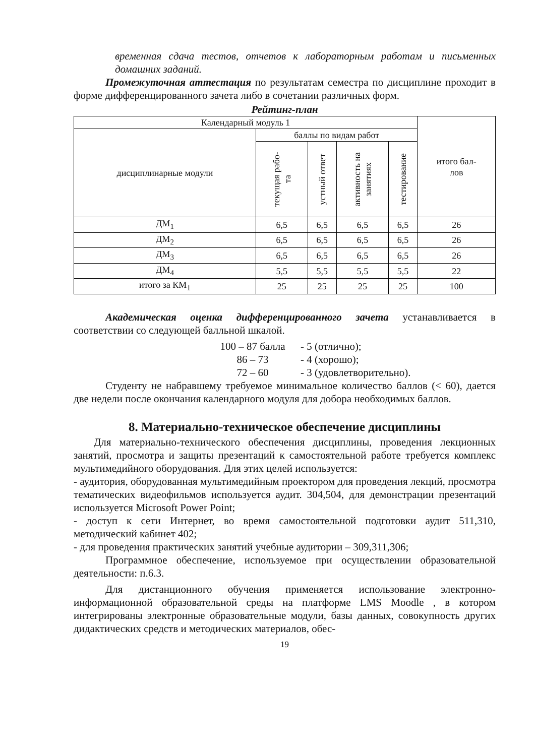временная сдача тестов, отчетов к лабораторным работам и письменных домашних заданий.
Промежуточная аттестация по результатам семестра по дисциплине проходит в форме дифференцированного зачета либо в сочетании различных форм.
Рейтинг-план
| Календарный модуль 1 | | | | | итого бал- лов |
| дисциплинарные модули | баллы по видам работ | | | | |
| | текущая рабо- та | устный ответ | активность на занятиях | тестирование | |
| ДМ<sub>1</sub> | 6,5 | 6,5 | 6,5 | 6,5 | 26 |
| ДМ<sub>2</sub> | 6,5 | 6,5 | 6,5 | 6,5 | 26 |
| ДМ<sub>3</sub> | 6,5 | 6,5 | 6,5 | 6,5 | 26 |
| ДМ<sub>4</sub> | 5,5 | 5,5 | 5,5 | 5,5 | 22 |
| итого за КМ<sub>1</sub> | 25 | 25 | 25 | 25 | 100 |
Академическая оценка дифференцированного зачета устанавливается в соответствии со следующей балльной шкалой.
100 – 87 балла - 5 (отлично);
86 – 73 - 4 (хорошо);
72 – 60 - 3 (удовлетворительно).
Студенту не набравшему требуемое минимальное количество баллов (< 60), дается две недели после окончания календарного модуля для добора необходимых баллов.
8. Материально-техническое обеспечение дисциплины
Для материально-технического обеспечения дисциплины, проведения лекционных занятий, просмотра и защиты презентаций к самостоятельной работе требуется комплекс мультимедийного оборудования. Для этих целей используется:
- аудитория, оборудованная мультимедийным проектором для проведения лекций, просмотра тематических видеофильмов используется аудит. 304,504, для демонстрации презентаций используется Microsoft Power Point;
- доступ к сети Интернет, во время самостоятельной подготовки аудит 511,310, методический кабинет 402;
- для проведения практических занятий учебные аудитории – 309,311,306;
Программное обеспечение, используемое при осуществлении образовательной деятельности: п.6.3.
Для дистанционного обучения применяется использование электронно-информационной образовательной среды на платформе LMS Moodle , в котором интегрированы электронные образовательные модули, базы данных, совокупность других дидактических средств и методических материалов, обес-
19